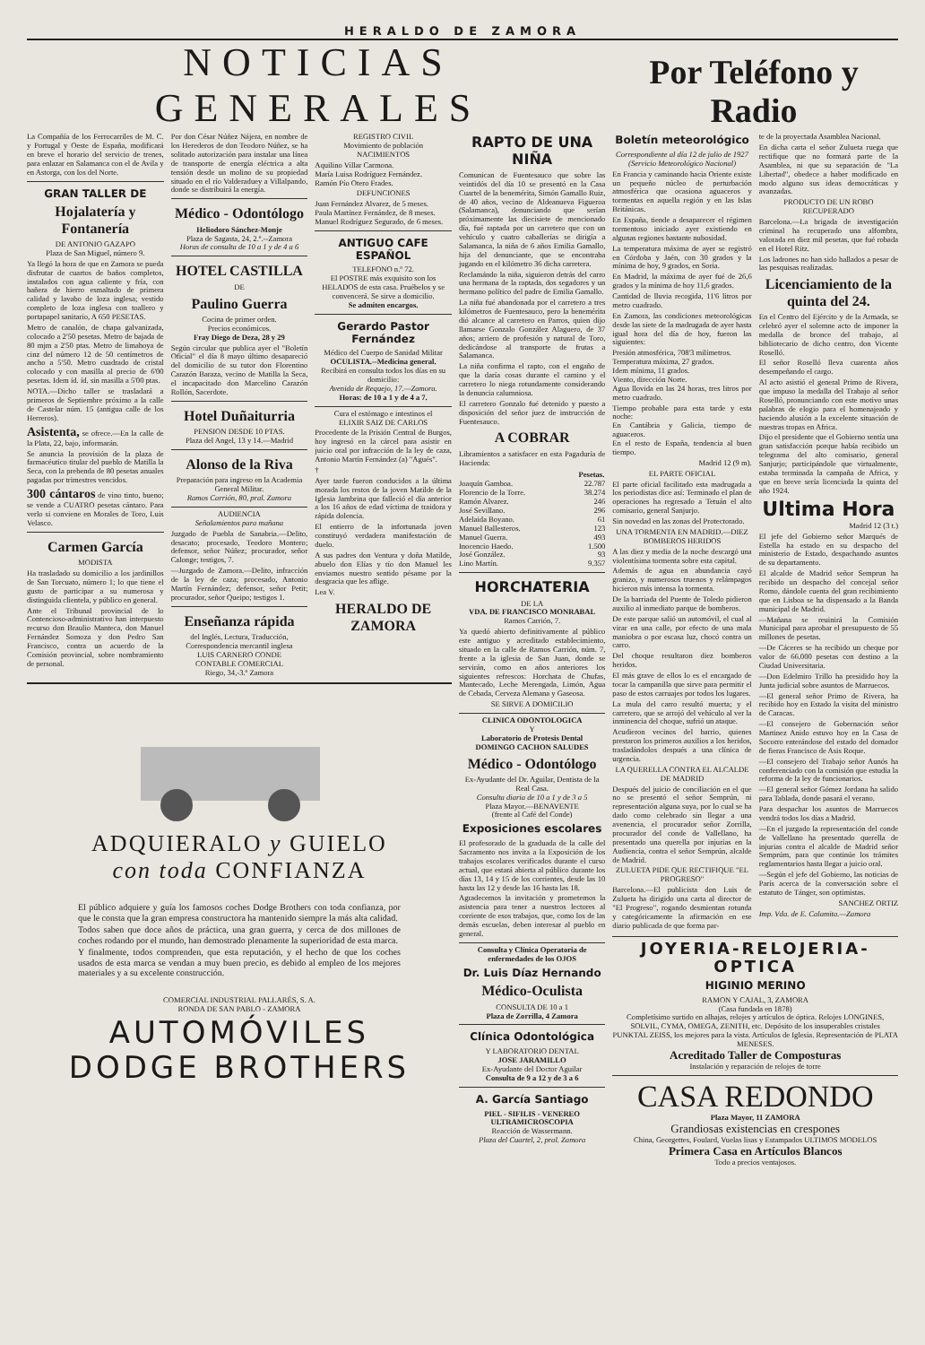HERALDO DE ZAMORA
NOTICIAS GENERALES
Por Teléfono y Radio
La Compañía de los Ferrocarriles de M. C. y Portugal y Oeste de España, modificará en breve el horario del servicio de trenes, para enlazar en Salamanca con el de Avila y en Astorga, con los del Norte.
GRAN TALLER DE
Hojalatería y Fontanería
DE ANTONIO GAZAPO
Plaza de San Miguel, número 9.
Ya llegó la hora de que en Zamora se pueda disfrutar de cuartos de baños completos, instalados con agua caliente y fría, con bañera de hierro esmaltado de primera calidad y lavabo de loza inglesa; vestido completo de loza inglesa con toallero y portapapel sanitario, A 650 PESETAS.
Metro de canalón, de chapa galvanizada, colocado a 2'50 pesetas. Metro de bajada de 80 mjm a 2'50 ptas. Metro de limahoya de cinz del número 12 de 50 centímetros de ancho a 5'50. Metro cuadrado de cristal colocado y con masilla al precio de 6'00 pesetas. Idem íd. íd. sin masilla a 5'00 ptas.
NOTA.—Dicho taller se trasladará a primeros de Septiembre próximo a la calle de Castelar núm. 15 (antigua calle de los Herreros).
Asistenta, se ofrece.—En la calle de la Plata, 22, bajo, informarán.
Se anuncia la provisión de la plaza de farmacéutico titular del pueblo de Matilla la Seca, con la prebenda de 80 pesetas anuales pagadas por trimestres vencidos.
300 cántaros de vino tinto, bueno; se vende a CUATRO pesetas cántaro. Para verlo si conviene en Morales de Toro, Luis Velasco.
Carmen García
MODISTA
Ha trasladado su domicilio a los jardinillos de San Torcuato, número 1; lo que tiene el gusto de participar a su numerosa y distinguida clientela, y público en general.
Ante el Tribunal provincial de lo Contencioso-administrativo han interpuesto recurso don Braulio Manteca, don Manuel Fernández Somoza y don Pedro San Francisco, contra un acuerdo de la Comisión provincial, sobre nombramiento de personal.
Por don César Núñez Nájera, en nombre de los Herederos de don Teodoro Núñez, se ha solitado autorización para instalar una línea de transporte de energía eléctrica a alta tensión desde un molino de su propiedad situado en el río Valderaduey a Villalpando, donde se distribuirá la energía.
Médico - Odontólogo
Heliodoro Sánchez-Monje
Plaza de Sagasta, 24, 2.º.--Zamora
Horas de consulta de 10 a 1 y de 4 a 6
HOTEL CASTILLA
DE
Paulino Guerra
Cocina de primer orden.
Precios económicos.
Fray Diego de Deza, 28 y 29
Según circular que publica ayer el "Boletín Oficial" el día 8 mayo último desapareció del domicilio de su tutor don Florentino Carazón Baraza, vecino de Matilla la Seca, el incapacitado don Marcelino Carazón Rollón, Sacerdote.
Hotel Duñaiturria
PENSION DESDE 10 PTAS.
Plaza del Angel, 13 y 14.—Madrid
Alonso de la Riva
Preparación para ingreso en la Academia General Militar.
Ramos Carrión, 80, pral. Zamora
AUDIENCIA
Señalamientos para mañana
Juzgado de Puebla de Sanabria.—Delito, desacato; procesado, Teodoro Montero; defensor, señor Núñez; procurador, señor Calonge; testigos, 7.
—Juzgado de Zamora.—Delito, infracción de la ley de caza; procesado, Antonio Martín Fernández; defensor, señor Petit; procurador, señor Queipo; testigos 1.
Enseñanza rápida
del Inglés, Lectura, Traducción, Correspondencia mercantil inglesa
LUIS CARNERO CONDE
CONTABLE COMERCIAL
Riego, 34,-3.º Zamora
REGISTRO CIVIL
Movimiento de población
NACIMIENTOS
Aquilino Villar Carmona.
María Luisa Rodríguez Fernández.
Ramón Pío Otero Frades.
DEFUNCIONES
Juan Fernández Alvarez, de 5 meses.
Paula Martínez Fernández, de 8 meses.
Manuel Rodríguez Segurado, de 6 meses.
ANTIGUO CAFE ESPAÑOL
TELEFONO n.º 72.
El POSTRE más exquisito son los HELADOS de esta casa. Pruébelos y se convencerá. Se sirve a domicilio.
Se admiten encargos.
Gerardo Pastor Fernández
Médico del Cuerpo de Sanidad Militar
OCULISTA.--Medicina general.
Recibirá en consulta todos los días en su domicilio:
Avenida de Requejo, 17.—Zamora.
Horas: de 10 a 1 y de 4 a 7.
Cura el estómago e intestinos el
ELIXIR SAIZ DE CARLOS
Procedente de la Prisión Central de Burgos, hoy ingresó en la cárcel para asistir en juicio oral por infracción de la ley de caza, Antonio Martín Fernández (a) "Agués".
†
Ayer tarde fueron conducidos a la última morada los restos de la joven Matilde de la Iglesia Jambrina que falleció el día anterior a los 16 años de edad víctima de traidora y rápida dolencia.
El entierro de la infortunada joven constituyó verdadera manifestación de duelo.
A sus padres don Ventura y doña Matilde, abuelo don Elías y tío don Manuel les enviamos nuestro sentido pésame por la desgracia que les aflige.
Lea V.
HERALDO DE ZAMORA
ADQUIERALO y GUIELO
con toda CONFIANZA
El público adquiere y guía los famosos coches Dodge Brothers con toda confianza, por que le consta que la gran empresa constructora ha mantenido siempre la más alta calidad.
Todos saben que doce años de práctica, una gran guerra, y cerca de dos millones de coches rodando por el mundo, han demostrado plenamente la superioridad de esta marca.
Y finalmente, todos comprenden, que esta reputación, y el hecho de que los coches usados de esta marca se vendan a muy buen precio, es debido al empleo de los mejores materiales y a su excelente construcción.
COMERCIAL INDUSTRIAL PALLARÉS, S. A.
RONDA DE SAN PABLO - ZAMORA
AUTOMÓVILES
DODGE BROTHERS
RAPTO DE UNA NIÑA
Comunican de Fuentesauco que sobre las veintidós del día 10 se presentó en la Casa Cuartel de la benemérita, Simón Gamallo Ruiz, de 40 años, vecino de Aldeanueva Figueroa (Salamanca), denunciando que serían próximamente las diecisiete de mencionado día, fué raptada por un carretero que con un vehículo y cuatro caballerías se dirigía a Salamanca, la niña de 6 años Emilia Gamallo, hija del denunciante, que se encontraba jugando en el kilómetro 36 dicha carretera.
Reclamándo la niña, siguieron detrás del carro una hermana de la raptada, dos segadores y un hermano político del padre de Emilia Gamallo.
La niña fué abandonada por el carretero a tres kilómetros de Fuentesauco, pero la benemérita dió alcance al carretero en Parros, quien dijo llamarse Gonzalo González Alaguero, de 37 años; arriero de profesión y natural de Toro, dedicándose al transporte de frutas a Salamanca.
La niña confirma el rapto, con el engaño de que la daría cosas durante el camino y el carretero lo niega rotundamente considerando la denuncia calumniosa.
El carretero Gonzalo fué detenido y puesto a disposición del señor juez de instrucción de Fuentesauco.
A COBRAR
Libramientos a satisfacer en esta Pagaduría de Hacienda:
| | Pesetas. |
| --- | --- |
| Joaquín Gamboa. | 22.787 |
| Florencio de la Torre. | 38.274 |
| Ramón Alvarez. | 246 |
| José Sevillano. | 296 |
| Adelaida Boyano. | 61 |
| Manuel Ballesteros. | 123 |
| Manuel Guerra. | 493 |
| Inocencio Haedo. | 1.500 |
| José González. | 93 |
| Lino Martín. | 9.357 |
HORCHATERIA
DE LA
VDA. DE FRANCISCO MONRABAL
Ramos Carrión, 7.
Ya quedó abierto definitivamente al público este antiguo y acreditado establecimiento, situado en la calle de Ramos Carrión, núm. 7, frente a la iglesia de San Juan, donde se servirán, como en años anteriores los siguientes refrescos: Horchata de Chufas, Mantecado, Leche Merengada, Limón, Agua de Cebada, Cerveza Alemana y Gaseosa.
SE SIRVE A DOMICILIO
CLINICA ODONTOLOGICA
Y
Laboratorio de Protesis Dental
DOMINGO CACHON SALUDES
Médico - Odontólogo
Ex-Ayudante del Dr. Aguilar, Dentista de la Real Casa.
Consulta diaria de 10 a 1 y de 3 a 5
Plaza Mayor.—BENAVENTE
(frente al Café del Conde)
Exposiciones escolares
El profesorado de la graduada de la calle del Sacramento nos invita a la Exposición de los trabajos escolares verificados durante el curso actual, que estará abierta al público durante los días 13, 14 y 15 de los corrientes, desde las 10 hasta las 12 y desde las 16 hasta las 18.
Agradecemos la invitación y prometemos la asistencia para tener a nuestros lectores al corriente de esos trabajos, que, como los de las demás escuelas, deben interesar al pueblo en general.
Consulta y Clínica Operatoria de enfermedades de los OJOS
Dr. Luis Díaz Hernando
Médico-Oculista
CONSULTA DE 10 a 1
Plaza de Zorrilla, 4 Zamora
Clínica Odontológica
Y LABORATORIO DENTAL
JOSE JARAMILLO
Ex-Ayudante del Doctor Aguilar
Consulta de 9 a 12 y de 3 a 6
A. García Santiago
PIEL - SIFILIS - VENEREO
ULTRAMICROSCOPIA
Reacción de Wassermann.
Plaza del Cuartel, 2, pral. Zamora
Boletín meteorológico
Correspondiente al día 12 de julio de 1927
(Servicio Meteorológico Nacional)
En Francia y caminando hacia Oriente existe un pequeño núcleo de perturbación atmosférica que ocasiona aguaceros y tormentas en aquella región y en las Islas Británicas.
En España, tiende a desaparecer el régimen tormentoso iniciado ayer existiendo en algunas regiones bastante nubosidad.
La temperatura máxima de ayer se registró en Córdoba y Jaén, con 30 grados y la mínima de hoy, 9 grados, en Soria.
En Madrid, la máxima de ayer fué de 26,6 grados y la mínima de hoy 11,6 grados.
Cantidad de lluvia recogida, 11'6 litros por metro cuadrado.
En Zamora, las condiciones meteorológicas desde las siete de la madrugada de ayer hasta igual hora del día de hoy, fueron las siguientes:
Presión atmosférica, 708'3 milímetros.
Temperatura máxima, 27 grados.
Idem mínima, 11 grados.
Viento, dirección Norte.
Agua llovida en las 24 horas, tres litros por metro cuadrado.
Tiempo probable para esta tarde y esta noche:
En Cantábria y Galicia, tiempo de aguaceros.
En el resto de España, tendencia al buen tiempo.
Madrid 12 (9 m).
EL PARTE OFICIAL
El parte oficial facilitado esta madrugada a los periodistas dice así: Terminado el plan de operaciones ha regresado a Tetuán el alto comisario, general Sanjurjo.
Sin novedad en las zonas del Protectorado.
UNA TORMENTA EN MADRID.—DIEZ BOMBEROS HERIDOS
A las diez y media de la noche descargó una violentísima tormenta sobre esta capital.
Además de agua en abundancia cayó granizo, y numerosos truenos y relámpagos hicieron más intensa la tormenta.
De la barriada del Puente de Toledo pidieron auxilio al inmediato parque de bomberos.
De este parque salió un automóvil, el cual al virar en una calle, por efecto de una mala maniobra o por escasa luz, chocó contra un carro.
Del choque resultaron diez bomberos heridos.
El más grave de ellos lo es el encargado de tocar la campanilla que sirve para permitir el paso de estos carruajes por todos los lugares.
La mula del carro resultó muerta; y el carretero, que se arrojó del vehículo al ver la inminencia del choque, sufrió un ataque.
Acudieron vecinos del barrio, quienes prestaron los primeros auxilios a los heridos, trasladándolos después a una clínica de urgencia.
LA QUERELLA CONTRA EL ALCALDE DE MADRID
Después del juicio de conciliación en el que no se presentó el señor Semprún, ni representación alguna suya, por lo cual se ha dado como celebrado sin llegar a una avenencia, el procurador señor Zorrilla, procurador del conde de Vallellano, ha presentado una querella por injurias en la Audiencia, contra el señor Semprún, alcalde de Madrid.
ZULUETA PIDE QUE RECTIFIQUE "EL PROGRESO"
Barcelona.—El publicista don Luis de Zulueta ha dirigido una carta al director de "El Progreso", rogando desmientan rotunda y categóricamente la afirmación en ese diario publicada de que forma par-
te de la proyectada Asamblea Nacional.
En dicha carta el señor Zulueta ruega que rectifique que no formará parte de la Asamblea, ni que su separación de "La Libertad", obedece a haber modificado en modo alguno sus ideas democráticas y avanzadas.
PRODUCTO DE UN ROBO RECUPERADO
Barcelona.—La brigada de investigación criminal ha recuperado una alfombra, valorada en diez mil pesetas, que fué robada en el Hotel Ritz.
Los ladrones no han sido hallados a pesar de las pesquisas realizadas.
Licenciamiento de la quinta del 24.
En el Centro del Ejército y de la Armada, se celebró ayer el solemne acto de imponer la medalla de bronce del trabajo, al bibliotecario de dicho centro, don Vicente Roselló.
El señor Roselló lleva cuarenta años desempeñando el cargo.
Al acto asistió el general Primo de Rivera, que impuso la medalla del Trabajo al señor Roselló, pronunciando con este motivo unas palabras de elogio para el homenajeado y haciendo alusión a la excelente situación de nuestras tropas en Africa.
Dijo el presidente que el Gobierno sentía una gran satisfacción porque había recibido un telegrama del alto comisario, general Sanjurjo; participándole que virtualmente, estaba terminada la campaña de Africa, y que en breve sería licenciada la quinta del año 1924.
Ultima Hora
Madrid 12 (3 t.)
El jefe del Gobierno señor Marqués de Estella ha estado en su despacho del ministerio de Estado, despachando asuntos de su departamento.
El alcalde de Madrid señor Semprun ha recibido un despacho del concejal señor Romo, dándole cuenta del gran recibimiento que en Lisboa se ha dispensado a la Banda municipal de Madrid.
—Mañana se reuinirá la Comisión Municipal para aprobar el presupuesto de 55 millones de pesetas.
—De Cáceres se ha recibido un cheque por valor de 66.000 pesetas con destino a la Ciudad Universitaria.
—Don Edelmiro Trillo ha presidido hoy la Junta judicial sobre asuntos de Marruecos.
—El general señor Primo de Rivera, ha recibido hoy en Estado la visita del ministro de Caracas.
—El consejero de Gobernación señor Martinez Anido estuvo hoy en la Casa de Socorro enterándose del estado del domador de fieras Francisco de Asis Roque.
—El consejero del Trabajo señor Aunós ha conferenciado con la comisión que estudia la reforma de la ley de funcionarios.
—El general señor Gómez Jordana ha salido para Tablada, donde pasará el verano.
Para despachar los asuntos de Marruecos vendrá todos los días a Madrid.
—En el juzgado la representación del conde de Vallellano ha presentado querella de injurias contra el alcalde de Madrid señor Semprúm, para que continúe los trámites reglamentarios hasta llegar a juicio oral.
—Según el jefe del Gobierno, las noticias de París acerca de la conversación sobre el estatuto de Tánger, son optimistas.
SANCHEZ ORTIZ
Imp. Vda. de E. Calamita.—Zamora
JOYERIA-RELOJERIA-OPTICA
HIGINIO MERINO
RAMON Y CAJAL, 3, ZAMORA
(Casa fundada en 1878)
Completísimo surtido en alhajas, relojes y artículos de óptica. Relojes LONGINES, SOLVIL, CYMA, OMEGA, ZENITH, etc. Depósito de los insuperables cristales PUNKTAL ZEISS, los mejores para la vista. Artículos de Iglesia. Representación de PLATA MENESES.
Acreditado Taller de Composturas
Instalación y reparación de relojes de torre
CASA REDONDO
Plaza Mayor, 11 ZAMORA
Grandiosas existencias en crespones
China, Georgettes, Foulard, Vuelas lisas y Estampados ULTIMOS MODELOS
Primera Casa en Artículos Blancos
Todo a precios ventajosos.